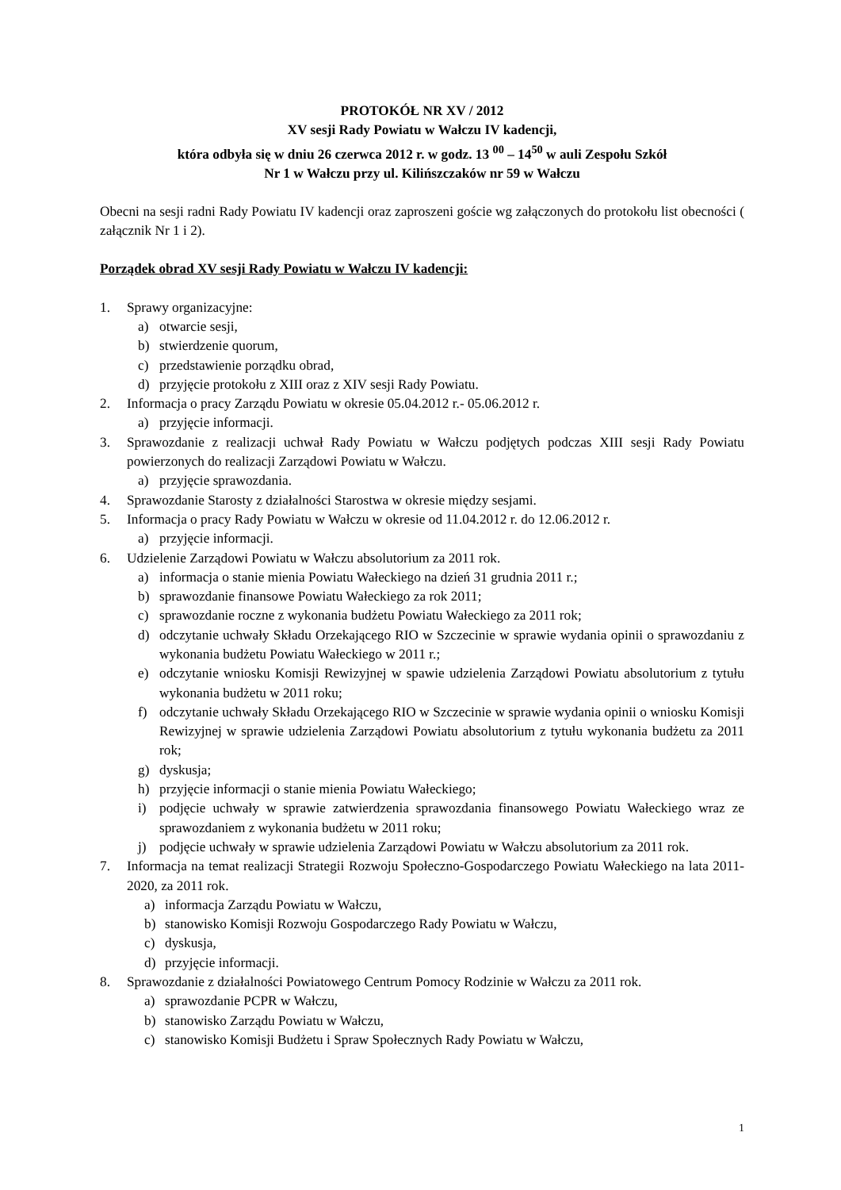PROTOKÓŁ NR XV / 2012
XV sesji Rady Powiatu w Wałczu IV kadencji,
która odbyła się w dniu 26 czerwca 2012 r. w godz. 13 <sup>00</sup> – 14<sup>50</sup> w auli Zespołu Szkół
Nr 1 w Wałczu przy ul. Kilińszczaków nr 59 w Wałczu
Obecni na sesji radni Rady Powiatu IV kadencji oraz zaproszeni goście wg załączonych do protokołu list obecności ( załącznik Nr 1 i 2).
Porządek obrad XV sesji Rady Powiatu w Wałczu IV kadencji:
1. Sprawy organizacyjne:
a) otwarcie sesji,
b) stwierdzenie quorum,
c) przedstawienie porządku obrad,
d) przyjęcie protokołu z XIII oraz z XIV sesji Rady Powiatu.
2. Informacja o pracy Zarządu Powiatu w okresie 05.04.2012 r.- 05.06.2012 r.
a) przyjęcie informacji.
3. Sprawozdanie z realizacji uchwał Rady Powiatu w Wałczu podjętych podczas XIII sesji Rady Powiatu powierzonych do realizacji Zarządowi Powiatu w Wałczu.
a) przyjęcie sprawozdania.
4. Sprawozdanie Starosty z działalności Starostwa w okresie między sesjami.
5. Informacja o pracy Rady Powiatu w Wałczu w okresie od 11.04.2012 r. do 12.06.2012 r.
a) przyjęcie informacji.
6. Udzielenie Zarządowi Powiatu w Wałczu absolutorium za 2011 rok.
a) informacja o stanie mienia Powiatu Wałeckiego na dzień 31 grudnia 2011 r.;
b) sprawozdanie finansowe Powiatu Wałeckiego za rok 2011;
c) sprawozdanie roczne z wykonania budżetu Powiatu Wałeckiego za 2011 rok;
d) odczytanie uchwały Składu Orzekającego RIO w Szczecinie w sprawie wydania opinii o sprawozdaniu z wykonania budżetu Powiatu Wałeckiego w 2011 r.;
e) odczytanie wniosku Komisji Rewizyjnej w spawie udzielenia Zarządowi Powiatu absolutorium z tytułu wykonania budżetu w 2011 roku;
f) odczytanie uchwały Składu Orzekającego RIO w Szczecinie w sprawie wydania opinii o wniosku Komisji Rewizyjnej w sprawie udzielenia Zarządowi Powiatu absolutorium z tytułu wykonania budżetu za 2011 rok;
g) dyskusja;
h) przyjęcie informacji o stanie mienia Powiatu Wałeckiego;
i) podjęcie uchwały w sprawie zatwierdzenia sprawozdania finansowego Powiatu Wałeckiego wraz ze sprawozdaniem z wykonania budżetu w 2011 roku;
j) podjęcie uchwały w sprawie udzielenia Zarządowi Powiatu w Wałczu absolutorium za 2011 rok.
7. Informacja na temat realizacji Strategii Rozwoju Społeczno-Gospodarczego Powiatu Wałeckiego na lata 2011-2020, za 2011 rok.
a) informacja Zarządu Powiatu w Wałczu,
b) stanowisko Komisji Rozwoju Gospodarczego Rady Powiatu w Wałczu,
c) dyskusja,
d) przyjęcie informacji.
8. Sprawozdanie z działalności Powiatowego Centrum Pomocy Rodzinie w Wałczu za 2011 rok.
a) sprawozdanie PCPR w Wałczu,
b) stanowisko Zarządu Powiatu w Wałczu,
c) stanowisko Komisji Budżetu i Spraw Społecznych Rady Powiatu w Wałczu,
1